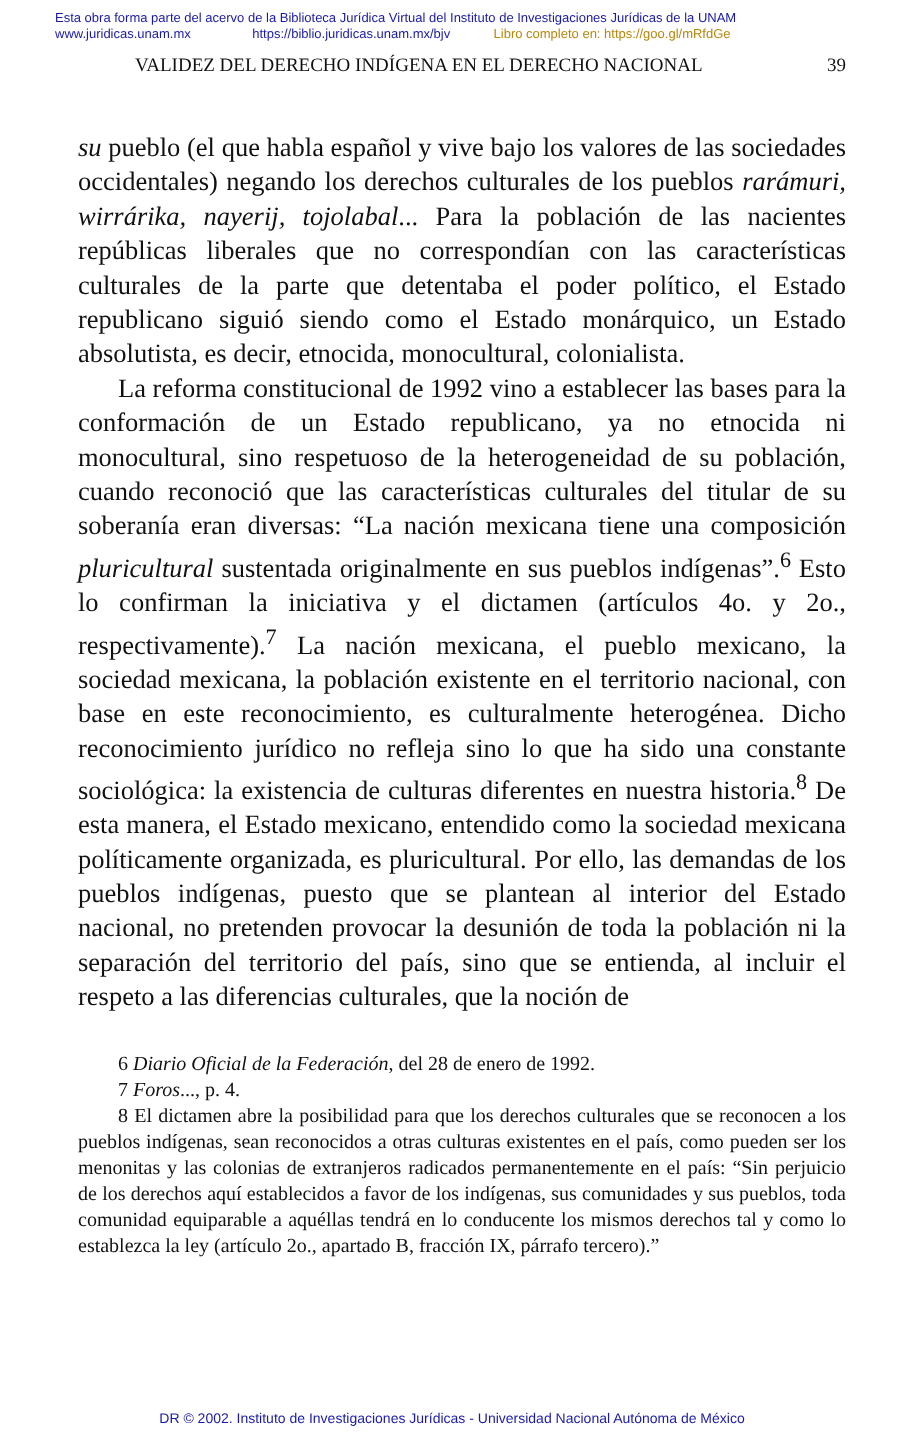Esta obra forma parte del acervo de la Biblioteca Jurídica Virtual del Instituto de Investigaciones Jurídicas de la UNAM
www.juridicas.unam.mx https://biblio.juridicas.unam.mx/bjv Libro completo en: https://goo.gl/mRfdGe
VALIDEZ DEL DERECHO INDÍGENA EN EL DERECHO NACIONAL 39
su pueblo (el que habla español y vive bajo los valores de las sociedades occidentales) negando los derechos culturales de los pueblos rarámuri, wirrárika, nayerij, tojolabal... Para la población de las nacientes repúblicas liberales que no correspondían con las características culturales de la parte que detentaba el poder político, el Estado republicano siguió siendo como el Estado monárquico, un Estado absolutista, es decir, etnocida, monocultural, colonialista.
La reforma constitucional de 1992 vino a establecer las bases para la conformación de un Estado republicano, ya no etnocida ni monocultural, sino respetuoso de la heterogeneidad de su población, cuando reconoció que las características culturales del titular de su soberanía eran diversas: “La nación mexicana tiene una composición pluricultural sustentada originalmente en sus pueblos indígenas”.<sup>6</sup> Esto lo confirman la iniciativa y el dictamen (artículos 4o. y 2o., respectivamente).<sup>7</sup> La nación mexicana, el pueblo mexicano, la sociedad mexicana, la población existente en el territorio nacional, con base en este reconocimiento, es culturalmente heterogénea. Dicho reconocimiento jurídico no refleja sino lo que ha sido una constante sociológica: la existencia de culturas diferentes en nuestra historia.<sup>8</sup> De esta manera, el Estado mexicano, entendido como la sociedad mexicana políticamente organizada, es pluricultural. Por ello, las demandas de los pueblos indígenas, puesto que se plantean al interior del Estado nacional, no pretenden provocar la desunión de toda la población ni la separación del territorio del país, sino que se entienda, al incluir el respeto a las diferencias culturales, que la noción de
6 Diario Oficial de la Federación, del 28 de enero de 1992.
7 Foros..., p. 4.
8 El dictamen abre la posibilidad para que los derechos culturales que se reconocen a los pueblos indígenas, sean reconocidos a otras culturas existentes en el país, como pueden ser los menonitas y las colonias de extranjeros radicados permanentemente en el país: “Sin perjuicio de los derechos aquí establecidos a favor de los indígenas, sus comunidades y sus pueblos, toda comunidad equiparable a aquéllas tendrá en lo conducente los mismos derechos tal y como lo establezca la ley (artículo 2o., apartado B, fracción IX, párrafo tercero).”
DR © 2002. Instituto de Investigaciones Jurídicas - Universidad Nacional Autónoma de México